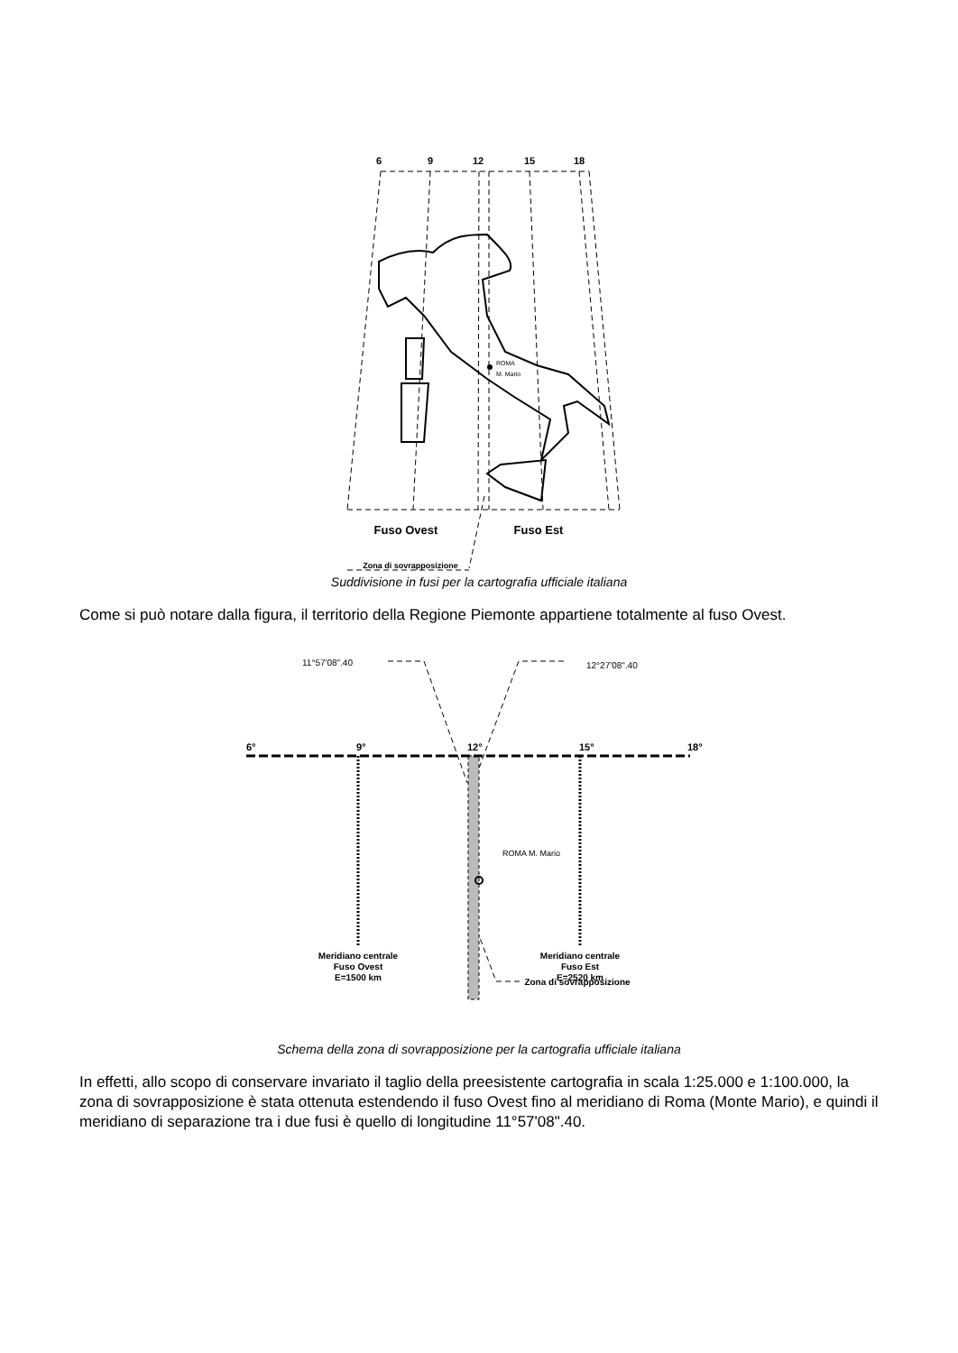6
9
12
15
18
ROMA
M. Mario
Fuso Ovest
Fuso Est
Zona di sovrapposizione
Suddivisione in fusi per la cartografia ufficiale italiana
Come si può notare dalla figura, il territorio della Regione Piemonte appartiene totalmente al fuso Ovest.
11°57'08".40
12°27'08".40
6°
9°
12°
15°
18°
ROMA M. Mario
Meridiano centrale
Fuso Ovest
E=1500 km
Meridiano centrale
Fuso Est
E=2520 km
Zona di sovrapposizione
Schema della zona di sovrapposizione per la cartografia ufficiale italiana
In effetti, allo scopo di conservare invariato il taglio della preesistente cartografia in scala 1:25.000 e 1:100.000, la zona di sovrapposizione è stata ottenuta estendendo il fuso Ovest fino al meridiano di Roma (Monte Mario), e quindi il meridiano di separazione tra i due fusi è quello di longitudine 11°57'08".40.